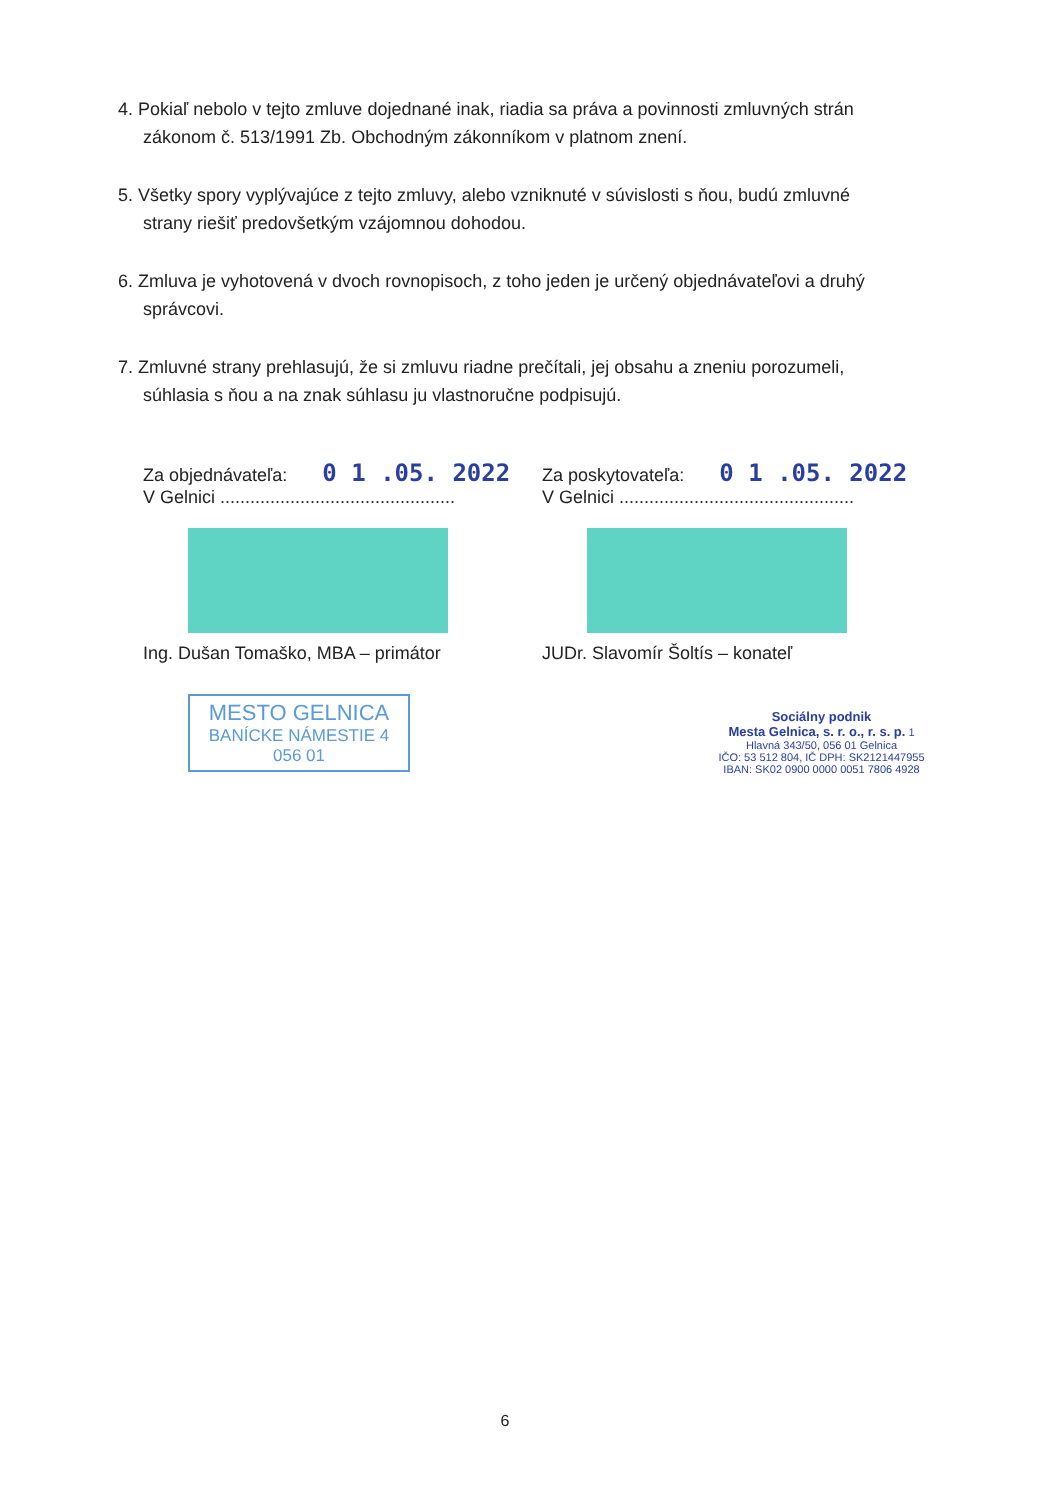4. Pokiaľ nebolo v tejto zmluve dojednané inak, riadia sa práva a povinnosti zmluvných strán
zákonom č. 513/1991 Zb. Obchodným zákonníkom v platnom znení.
5. Všetky spory vyplývajúce z tejto zmluvy, alebo vzniknuté v súvislosti s ňou, budú zmluvné
strany riešiť predovšetkým vzájomnou dohodou.
6. Zmluva je vyhotovená v dvoch rovnopisoch, z toho jeden je určený objednávateľovi a druhý
správcovi.
7. Zmluvné strany prehlasujú, že si zmluvu riadne prečítali, jej obsahu a zneniu porozumeli,
súhlasia s ňou a na znak súhlasu ju vlastnoručne podpisujú.
Za objednávateľa: 0 1 .05. 2022
V Gelnici ...............................................
Ing. Dušan Tomaško, MBA – primátor
MESTO GELNICA
BANÍCKE NÁMESTIE 4
056 01
Za poskytovateľa: 0 1 .05. 2022
V Gelnici ...............................................
JUDr. Slavomír Šoltís – konateľ
Sociálny podnik
Mesta Gelnica, s. r. o., r. s. p. 1
Hlavná 343/50, 056 01 Gelnica
IČO: 53 512 804, IČ DPH: SK2121447955
IBAN: SK02 0900 0000 0051 7806 4928
6